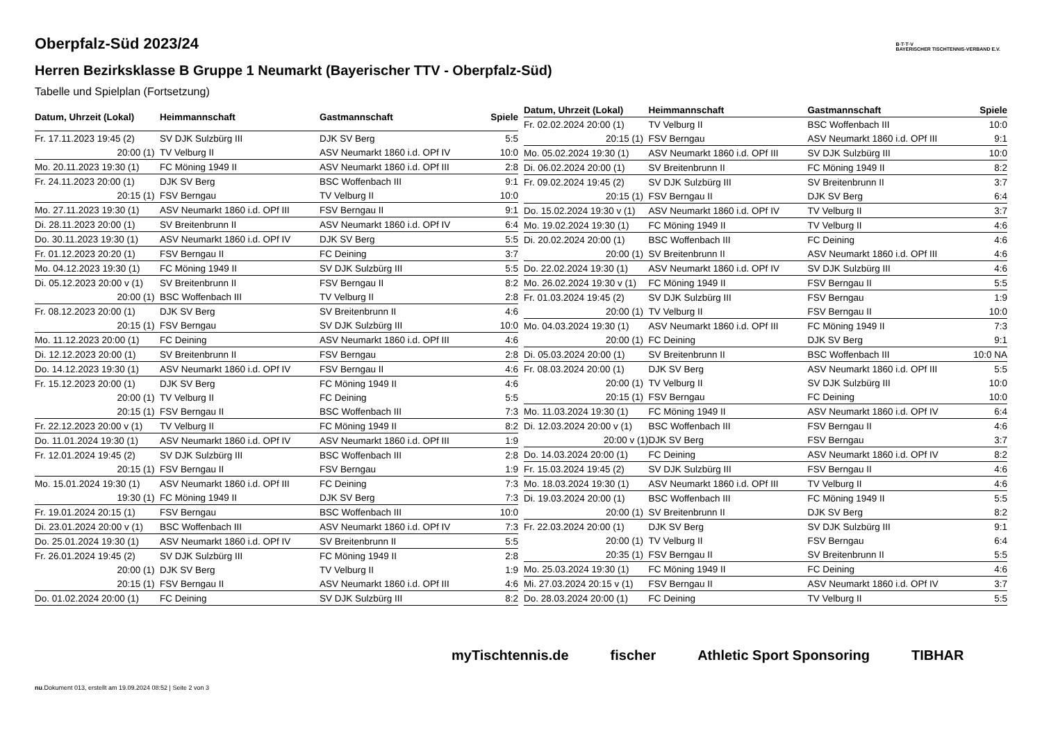B·T·T·V
BAYERISCHER TISCHTENNIS-VERBAND E.V.
Oberpfalz-Süd 2023/24
Herren Bezirksklasse B Gruppe 1 Neumarkt (Bayerischer TTV - Oberpfalz-Süd)
Tabelle und Spielplan (Fortsetzung)
| Datum, Uhrzeit (Lokal) | Heimmannschaft | Gastmannschaft | Spiele |
| --- | --- | --- | --- |
| Fr. 17.11.2023 19:45 (2) | SV DJK Sulzbürg III | DJK SV Berg | 5:5 |
| 20:00 (1) | TV Velburg II | ASV Neumarkt 1860 i.d. OPf IV | 10:0 |
| Mo. 20.11.2023 19:30 (1) | FC Möning 1949 II | ASV Neumarkt 1860 i.d. OPf III | 2:8 |
| Fr. 24.11.2023 20:00 (1) | DJK SV Berg | BSC Woffenbach III | 9:1 |
| 20:15 (1) | FSV Berngau | TV Velburg II | 10:0 |
| Mo. 27.11.2023 19:30 (1) | ASV Neumarkt 1860 i.d. OPf III | FSV Berngau II | 9:1 |
| Di. 28.11.2023 20:00 (1) | SV Breitenbrunn II | ASV Neumarkt 1860 i.d. OPf IV | 6:4 |
| Do. 30.11.2023 19:30 (1) | ASV Neumarkt 1860 i.d. OPf IV | DJK SV Berg | 5:5 |
| Fr. 01.12.2023 20:20 (1) | FSV Berngau II | FC Deining | 3:7 |
| Mo. 04.12.2023 19:30 (1) | FC Möning 1949 II | SV DJK Sulzbürg III | 5:5 |
| Di. 05.12.2023 20:00 v (1) | SV Breitenbrunn II | FSV Berngau II | 8:2 |
| 20:00 (1) | BSC Woffenbach III | TV Velburg II | 2:8 |
| Fr. 08.12.2023 20:00 (1) | DJK SV Berg | SV Breitenbrunn II | 4:6 |
| 20:15 (1) | FSV Berngau | SV DJK Sulzbürg III | 10:0 |
| Mo. 11.12.2023 20:00 (1) | FC Deining | ASV Neumarkt 1860 i.d. OPf III | 4:6 |
| Di. 12.12.2023 20:00 (1) | SV Breitenbrunn II | FSV Berngau | 2:8 |
| Do. 14.12.2023 19:30 (1) | ASV Neumarkt 1860 i.d. OPf IV | FSV Berngau II | 4:6 |
| Fr. 15.12.2023 20:00 (1) | DJK SV Berg | FC Möning 1949 II | 4:6 |
| 20:00 (1) | TV Velburg II | FC Deining | 5:5 |
| 20:15 (1) | FSV Berngau II | BSC Woffenbach III | 7:3 |
| Fr. 22.12.2023 20:00 v (1) | TV Velburg II | FC Möning 1949 II | 8:2 |
| Do. 11.01.2024 19:30 (1) | ASV Neumarkt 1860 i.d. OPf IV | ASV Neumarkt 1860 i.d. OPf III | 1:9 |
| Fr. 12.01.2024 19:45 (2) | SV DJK Sulzbürg III | BSC Woffenbach III | 2:8 |
| 20:15 (1) | FSV Berngau II | FSV Berngau | 1:9 |
| Mo. 15.01.2024 19:30 (1) | ASV Neumarkt 1860 i.d. OPf III | FC Deining | 7:3 |
| 19:30 (1) | FC Möning 1949 II | DJK SV Berg | 7:3 |
| Fr. 19.01.2024 20:15 (1) | FSV Berngau | BSC Woffenbach III | 10:0 |
| Di. 23.01.2024 20:00 v (1) | BSC Woffenbach III | ASV Neumarkt 1860 i.d. OPf IV | 7:3 |
| Do. 25.01.2024 19:30 (1) | ASV Neumarkt 1860 i.d. OPf IV | SV Breitenbrunn II | 5:5 |
| Fr. 26.01.2024 19:45 (2) | SV DJK Sulzbürg III | FC Möning 1949 II | 2:8 |
| 20:00 (1) | DJK SV Berg | TV Velburg II | 1:9 |
| 20:15 (1) | FSV Berngau II | ASV Neumarkt 1860 i.d. OPf III | 4:6 |
| Do. 01.02.2024 20:00 (1) | FC Deining | SV DJK Sulzbürg III | 8:2 |
| Datum, Uhrzeit (Lokal) | Heimmannschaft | Gastmannschaft | Spiele |
| --- | --- | --- | --- |
| Fr. 02.02.2024 20:00 (1) | TV Velburg II | BSC Woffenbach III | 10:0 |
| 20:15 (1) | FSV Berngau | ASV Neumarkt 1860 i.d. OPf III | 9:1 |
| Mo. 05.02.2024 19:30 (1) | ASV Neumarkt 1860 i.d. OPf III | SV DJK Sulzbürg III | 10:0 |
| Di. 06.02.2024 20:00 (1) | SV Breitenbrunn II | FC Möning 1949 II | 8:2 |
| Fr. 09.02.2024 19:45 (2) | SV DJK Sulzbürg III | SV Breitenbrunn II | 3:7 |
| 20:15 (1) | FSV Berngau II | DJK SV Berg | 6:4 |
| Do. 15.02.2024 19:30 v (1) | ASV Neumarkt 1860 i.d. OPf IV | TV Velburg II | 3:7 |
| Mo. 19.02.2024 19:30 (1) | FC Möning 1949 II | TV Velburg II | 4:6 |
| Di. 20.02.2024 20:00 (1) | BSC Woffenbach III | FC Deining | 4:6 |
| 20:00 (1) | SV Breitenbrunn II | ASV Neumarkt 1860 i.d. OPf III | 4:6 |
| Do. 22.02.2024 19:30 (1) | ASV Neumarkt 1860 i.d. OPf IV | SV DJK Sulzbürg III | 4:6 |
| Mo. 26.02.2024 19:30 v (1) | FC Möning 1949 II | FSV Berngau II | 5:5 |
| Fr. 01.03.2024 19:45 (2) | SV DJK Sulzbürg III | FSV Berngau | 1:9 |
| 20:00 (1) | TV Velburg II | FSV Berngau II | 10:0 |
| Mo. 04.03.2024 19:30 (1) | ASV Neumarkt 1860 i.d. OPf III | FC Möning 1949 II | 7:3 |
| 20:00 (1) | FC Deining | DJK SV Berg | 9:1 |
| Di. 05.03.2024 20:00 (1) | SV Breitenbrunn II | BSC Woffenbach III | 10:0 NA |
| Fr. 08.03.2024 20:00 (1) | DJK SV Berg | ASV Neumarkt 1860 i.d. OPf III | 5:5 |
| 20:00 (1) | TV Velburg II | SV DJK Sulzbürg III | 10:0 |
| 20:15 (1) | FSV Berngau | FC Deining | 10:0 |
| Mo. 11.03.2024 19:30 (1) | FC Möning 1949 II | ASV Neumarkt 1860 i.d. OPf IV | 6:4 |
| Di. 12.03.2024 20:00 v (1) | BSC Woffenbach III | FSV Berngau II | 4:6 |
| 20:00 v (1) | DJK SV Berg | FSV Berngau | 3:7 |
| Do. 14.03.2024 20:00 (1) | FC Deining | ASV Neumarkt 1860 i.d. OPf IV | 8:2 |
| Fr. 15.03.2024 19:45 (2) | SV DJK Sulzbürg III | FSV Berngau II | 4:6 |
| Mo. 18.03.2024 19:30 (1) | ASV Neumarkt 1860 i.d. OPf III | TV Velburg II | 4:6 |
| Di. 19.03.2024 20:00 (1) | BSC Woffenbach III | FC Möning 1949 II | 5:5 |
| 20:00 (1) | SV Breitenbrunn II | DJK SV Berg | 8:2 |
| Fr. 22.03.2024 20:00 (1) | DJK SV Berg | SV DJK Sulzbürg III | 9:1 |
| 20:00 (1) | TV Velburg II | FSV Berngau | 6:4 |
| 20:35 (1) | FSV Berngau II | SV Breitenbrunn II | 5:5 |
| Mo. 25.03.2024 19:30 (1) | FC Möning 1949 II | FC Deining | 4:6 |
| Mi. 27.03.2024 20:15 v (1) | FSV Berngau II | ASV Neumarkt 1860 i.d. OPf IV | 3:7 |
| Do. 28.03.2024 20:00 (1) | FC Deining | TV Velburg II | 5:5 |
myTischtennis.de fischer Athletic Sport Sponsoring TIBHAR
nu.Dokument 013, erstellt am 19.09.2024 08:52 | Seite 2 von 3